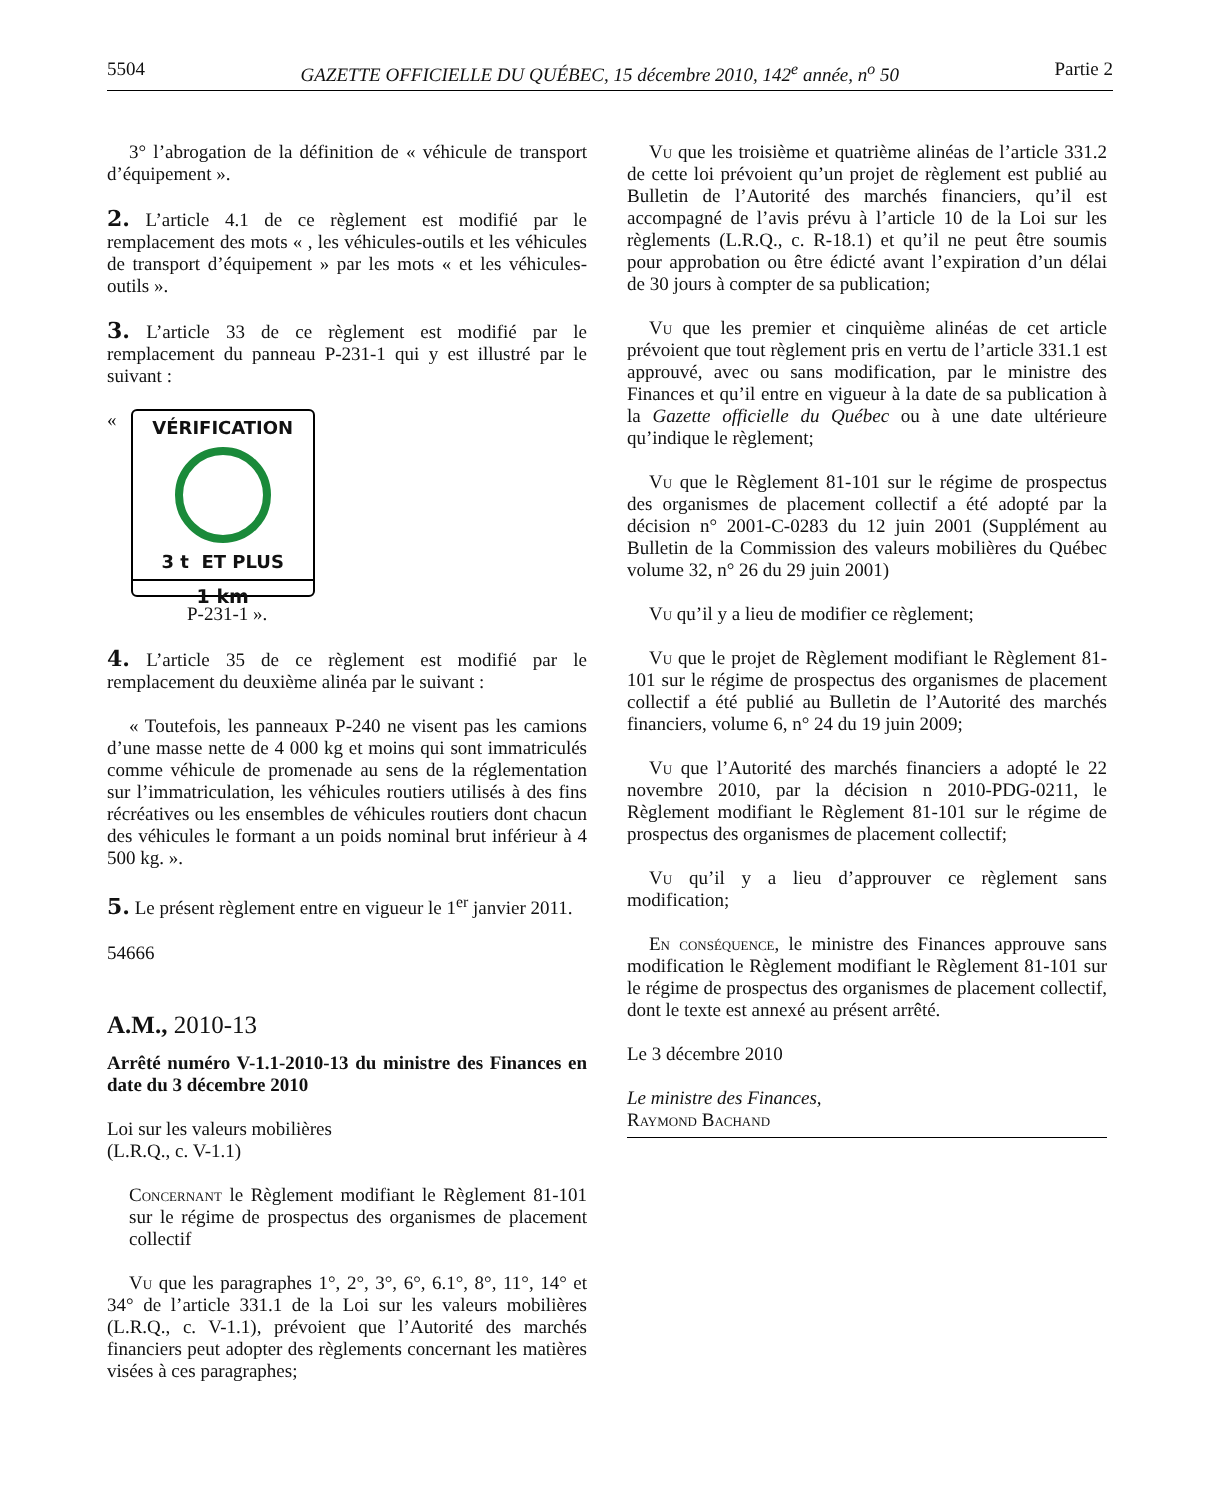5504 GAZETTE OFFICIELLE DU QUÉBEC, 15 décembre 2010, 142<sup>e</sup> année, n<sup>o</sup> 50 Partie 2
3° l’abrogation de la définition de « véhicule de transport d’équipement ».
2. L’article 4.1 de ce règlement est modifié par le remplacement des mots « , les véhicules-outils et les véhicules de transport d’équipement » par les mots « et les véhicules-outils ».
3. L’article 33 de ce règlement est modifié par le remplacement du panneau P-231-1 qui y est illustré par le suivant :
«
VÉRIFICATION
3 t ET PLUS
1 km
P-231-1 ».
4. L’article 35 de ce règlement est modifié par le remplacement du deuxième alinéa par le suivant :
« Toutefois, les panneaux P-240 ne visent pas les camions d’une masse nette de 4 000 kg et moins qui sont immatriculés comme véhicule de promenade au sens de la réglementation sur l’immatriculation, les véhicules routiers utilisés à des fins récréatives ou les ensembles de véhicules routiers dont chacun des véhicules le formant a un poids nominal brut inférieur à 4 500 kg. ».
5. Le présent règlement entre en vigueur le 1<sup>er</sup> janvier 2011.
54666
A.M., 2010-13
Arrêté numéro V-1.1-2010-13 du ministre des Finances en date du 3 décembre 2010
Loi sur les valeurs mobilières
(L.R.Q., c. V-1.1)
Concernant le Règlement modifiant le Règlement 81-101 sur le régime de prospectus des organismes de placement collectif
Vu que les paragraphes 1°, 2°, 3°, 6°, 6.1°, 8°, 11°, 14° et 34° de l’article 331.1 de la Loi sur les valeurs mobilières (L.R.Q., c. V-1.1), prévoient que l’Autorité des marchés financiers peut adopter des règlements concernant les matières visées à ces paragraphes;
Vu que les troisième et quatrième alinéas de l’article 331.2 de cette loi prévoient qu’un projet de règlement est publié au Bulletin de l’Autorité des marchés financiers, qu’il est accompagné de l’avis prévu à l’article 10 de la Loi sur les règlements (L.R.Q., c. R-18.1) et qu’il ne peut être soumis pour approbation ou être édicté avant l’expiration d’un délai de 30 jours à compter de sa publication;
Vu que les premier et cinquième alinéas de cet article prévoient que tout règlement pris en vertu de l’article 331.1 est approuvé, avec ou sans modification, par le ministre des Finances et qu’il entre en vigueur à la date de sa publication à la Gazette officielle du Québec ou à une date ultérieure qu’indique le règlement;
Vu que le Règlement 81-101 sur le régime de prospectus des organismes de placement collectif a été adopté par la décision n° 2001-C-0283 du 12 juin 2001 (Supplément au Bulletin de la Commission des valeurs mobilières du Québec volume 32, n° 26 du 29 juin 2001)
Vu qu’il y a lieu de modifier ce règlement;
Vu que le projet de Règlement modifiant le Règlement 81-101 sur le régime de prospectus des organismes de placement collectif a été publié au Bulletin de l’Autorité des marchés financiers, volume 6, n° 24 du 19 juin 2009;
Vu que l’Autorité des marchés financiers a adopté le 22 novembre 2010, par la décision n 2010-PDG-0211, le Règlement modifiant le Règlement 81-101 sur le régime de prospectus des organismes de placement collectif;
Vu qu’il y a lieu d’approuver ce règlement sans modification;
En conséquence, le ministre des Finances approuve sans modification le Règlement modifiant le Règlement 81-101 sur le régime de prospectus des organismes de placement collectif, dont le texte est annexé au présent arrêté.
Le 3 décembre 2010
Le ministre des Finances,
Raymond Bachand